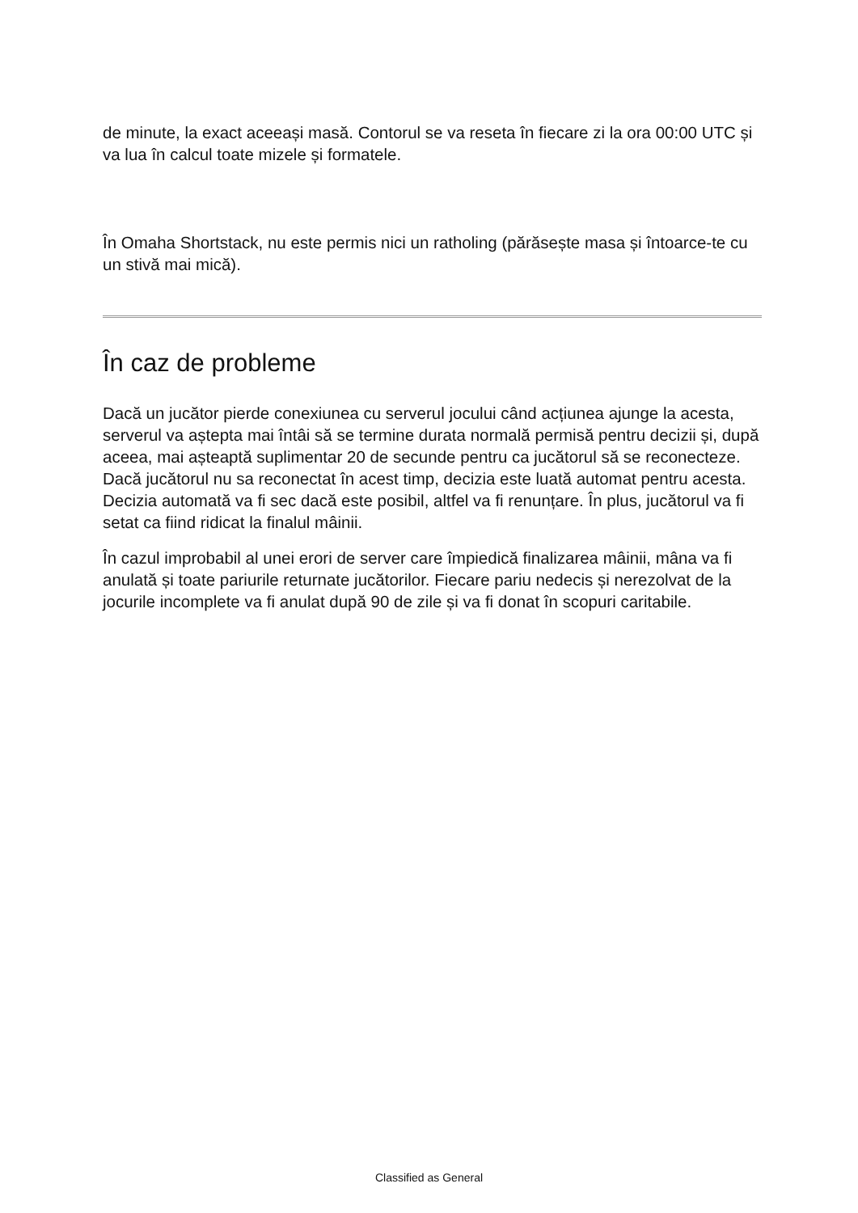de minute, la exact aceeași masă. Contorul se va reseta în fiecare zi la ora 00:00 UTC și va lua în calcul toate mizele și formatele.
În Omaha Shortstack, nu este permis nici un ratholing (părăsește masa și întoarce-te cu un stivă mai mică).
În caz de probleme
Dacă un jucător pierde conexiunea cu serverul jocului când acțiunea ajunge la acesta, serverul va aștepta mai întâi să se termine durata normală permisă pentru decizii și, după aceea, mai așteaptă suplimentar 20 de secunde pentru ca jucătorul să se reconecteze. Dacă jucătorul nu sa reconectat în acest timp, decizia este luată automat pentru acesta. Decizia automată va fi sec dacă este posibil, altfel va fi renunțare. În plus, jucătorul va fi setat ca fiind ridicat la finalul mâinii.
În cazul improbabil al unei erori de server care împiedică finalizarea mâinii, mâna va fi anulată și toate pariurile returnate jucătorilor. Fiecare pariu nedecis și nerezolvat de la jocurile incomplete va fi anulat după 90 de zile și va fi donat în scopuri caritabile.
Classified as General